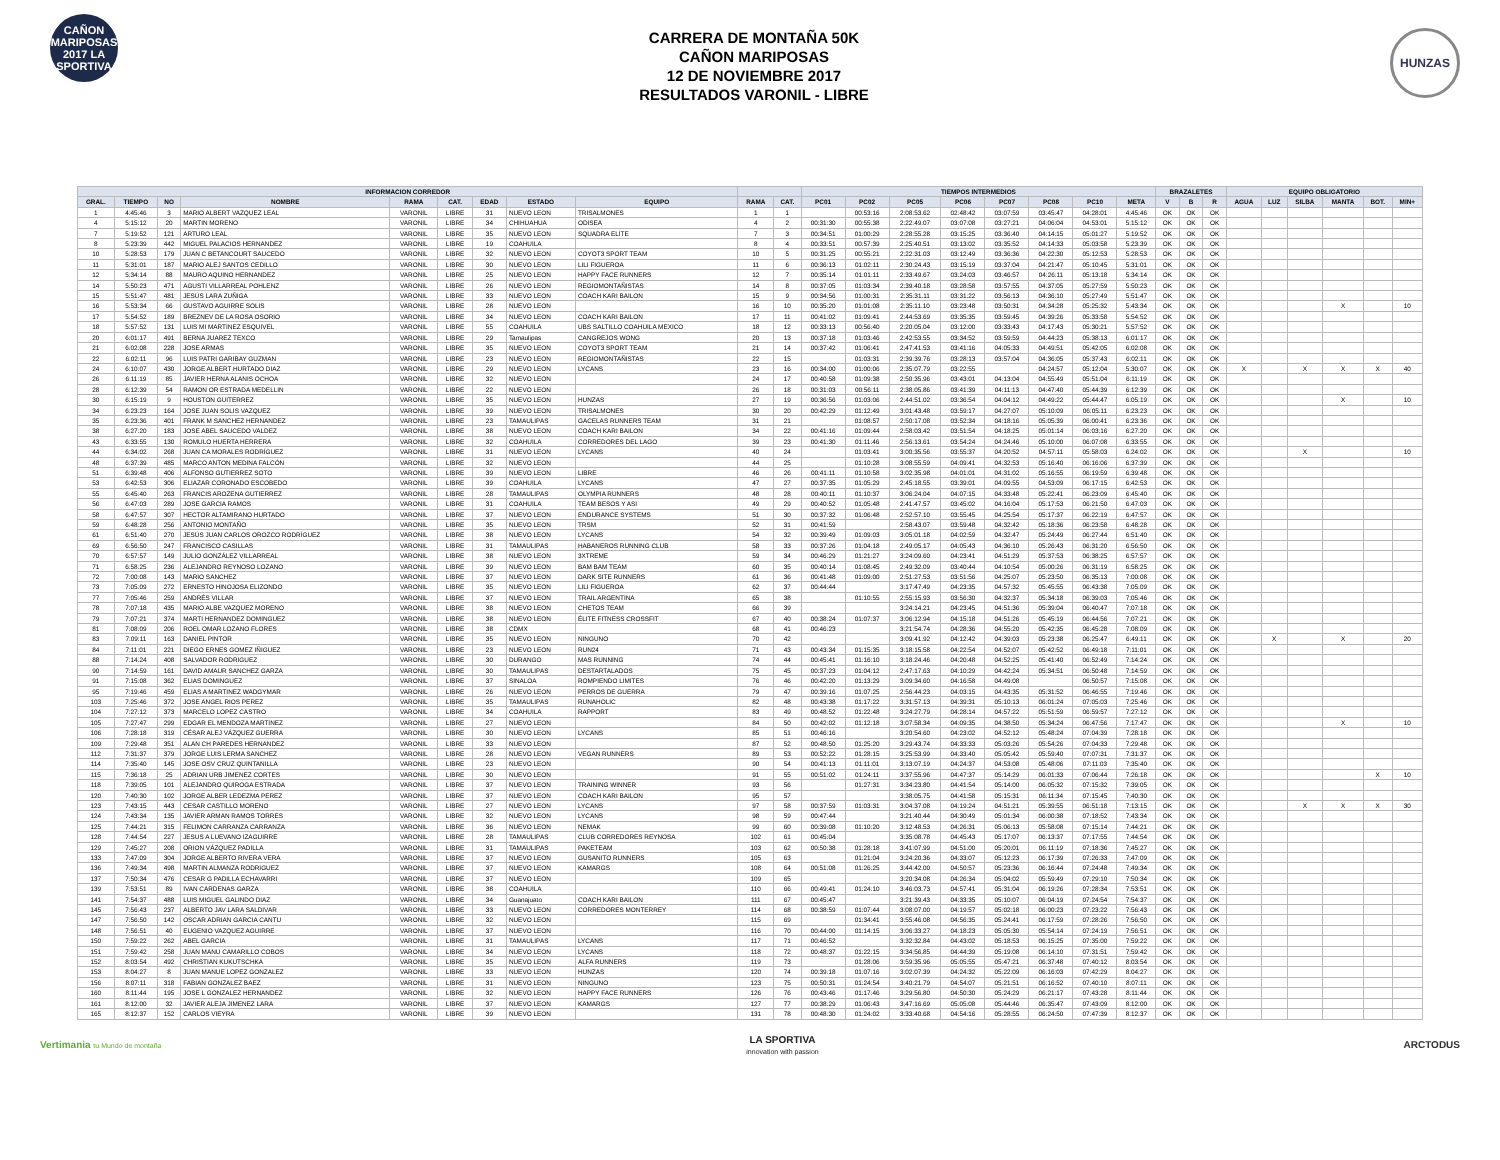CAÑON MARIPOSAS 2017 LA SPORTIVA
CARRERA DE MONTAÑA 50K
CAÑON MARIPOSAS
12 DE NOVIEMBRE 2017
RESULTADOS VARONIL - LIBRE
HUNZAS
| INFORMACION CORREDOR | | | | | | | | | | | TIEMPOS INTERMEDIOS | | | | | | | | BRAZALETES | | | EQUIPO OBLIGATORIO | | | | | |
| --- | --- | --- | --- | --- | --- | --- | --- | --- | --- | --- | --- | --- | --- | --- | --- | --- | --- | --- | --- | --- | --- | --- | --- | --- | --- | --- | --- |
| GRAL. | TIEMPO | NO | NOMBRE | RAMA | CAT. | EDAD | ESTADO | EQUIPO | RAMA | CAT. | PC01 | PC02 | PC05 | PC06 | PC07 | PC08 | PC10 | META | V | B | R | AGUA | LUZ | SILBA | MANTA | BOT. | MIN+ |
| 1 | 4:45:46 | 3 | MARIO ALBERT VAZQUEZ LEAL | VARONIL | LIBRE | 31 | NUEVO LEON | TRISALMONES | 1 | 1 | | 00:53:16 | 2:08:53.62 | 02:48:42 | 03:07:59 | 03:45:47 | 04:28:01 | 4:45:46 | OK | OK | OK | | | | | | |
| 4 | 5:15:12 | 20 | MARTIN MORENO | VARONIL | LIBRE | 34 | CHIHUAHUA | ODISEA | 4 | 2 | 00:31:30 | 00:55:38 | 2:22:49.07 | 03:07:08 | 03:27:21 | 04:06:04 | 04:53:01 | 5:15:12 | OK | OK | OK | | | | | | |
| 7 | 5:19:52 | 121 | ARTURO LEAL | VARONIL | LIBRE | 35 | NUEVO LEON | SQUADRA ELITE | 7 | 3 | 00:34:51 | 01:00:29 | 2:28:55.28 | 03:15:25 | 03:36:40 | 04:14:15 | 05:01:27 | 5:19:52 | OK | OK | OK | | | | | | |
| 8 | 5:23:39 | 442 | MIGUEL PALACIOS HERNANDEZ | VARONIL | LIBRE | 19 | COAHUILA | | 8 | 4 | 00:33:51 | 00:57:39 | 2:25:40.51 | 03:13:02 | 03:35:52 | 04:14:33 | 05:03:58 | 5:23:39 | OK | OK | OK | | | | | | |
| 10 | 5:28:53 | 179 | JUAN C BETANCOURT SAUCEDO | VARONIL | LIBRE | 32 | NUEVO LEON | COYOT3 SPORT TEAM | 10 | 5 | 00:31:25 | 00:55:21 | 2:22:31.03 | 03:12:49 | 03:36:36 | 04:22:30 | 05:12:53 | 5:28:53 | OK | OK | OK | | | | | | |
| 11 | 5:31:01 | 187 | MARIO ALEJ SANTOS CEDILLO | VARONIL | LIBRE | 30 | NUEVO LEON | LILI FIGUEROA | 11 | 6 | 00:36:13 | 01:02:11 | 2:30:24.43 | 03:15:19 | 03:37:04 | 04:21:47 | 05:10:45 | 5:31:01 | OK | OK | OK | | | | | | |
| 12 | 5:34:14 | 88 | MAURO AQUINO HERNANDEZ | VARONIL | LIBRE | 25 | NUEVO LEON | HAPPY FACE RUNNERS | 12 | 7 | 00:35:14 | 01:01:11 | 2:33:49.67 | 03:24:03 | 03:46:57 | 04:26:11 | 05:13:18 | 5:34:14 | OK | OK | OK | | | | | | |
| 14 | 5:50:23 | 471 | AGUSTI VILLARREAL POHLENZ | VARONIL | LIBRE | 26 | NUEVO LEON | REGIOMONTAÑISTAS | 14 | 8 | 00:37:05 | 01:03:34 | 2:39:40.18 | 03:28:58 | 03:57:55 | 04:37:05 | 05:27:59 | 5:50:23 | OK | OK | OK | | | | | | |
| 15 | 5:51:47 | 481 | JESÚS LARA ZUÑIGA | VARONIL | LIBRE | 33 | NUEVO LEON | COACH KARI BAILON | 15 | 9 | 00:34:56 | 01:00:31 | 2:35:31.11 | 03:31:22 | 03:56:13 | 04:36:10 | 05:27:49 | 5:51:47 | OK | OK | OK | | | | | | |
| 16 | 5:53:34 | 66 | GUSTAVO AGUIRRE SOLIS | VARONIL | LIBRE | 28 | NUEVO LEON | | 16 | 10 | 00:35:20 | 01:01:08 | 2:35:11.10 | 03:23:48 | 03:50:31 | 04:34:28 | 05:25:32 | 5:43:34 | OK | OK | OK | | | | X | | 10 |
| 17 | 5:54:52 | 189 | BREZNEV DE LA ROSA OSORIO | VARONIL | LIBRE | 34 | NUEVO LEON | COACH KARI BAILON | 17 | 11 | 00:41:02 | 01:09:41 | 2:44:53.69 | 03:35:35 | 03:59:45 | 04:39:26 | 05:33:58 | 5:54:52 | OK | OK | OK | | | | | | |
| 18 | 5:57:52 | 131 | LUIS MI MARTINEZ ESQUIVEL | VARONIL | LIBRE | 55 | COAHUILA | UBS SALTILLO COAHUILA MEXICO | 18 | 12 | 00:33:13 | 00:56:40 | 2:20:05.04 | 03:12:00 | 03:33:43 | 04:17:43 | 05:30:21 | 5:57:52 | OK | OK | OK | | | | | | |
| 20 | 6:01:17 | 491 | BERNA JUAREZ TEXCO | VARONIL | LIBRE | 29 | Tamaulipas | CANGREJOS WONG | 20 | 13 | 00:37:18 | 01:03:46 | 2:42:53.55 | 03:34:52 | 03:59:59 | 04:44:23 | 05:38:13 | 6:01:17 | OK | OK | OK | | | | | | |
| 21 | 6:02:08 | 228 | JOSE ARMAS | VARONIL | LIBRE | 35 | NUEVO LEON | COYOT3 SPORT TEAM | 21 | 14 | 00:37:42 | 01:06:41 | 2:47:41.53 | 03:41:16 | 04:05:33 | 04:49:51 | 05:42:05 | 6:02:08 | OK | OK | OK | | | | | | |
| 22 | 6:02:11 | 96 | LUIS PATRI GARIBAY GUZMAN | VARONIL | LIBRE | 23 | NUEVO LEON | REGIOMONTAÑISTAS | 22 | 15 | | 01:03:31 | 2:39:39.76 | 03:28:13 | 03:57:04 | 04:36:05 | 05:37:43 | 6:02:11 | OK | OK | OK | | | | | | |
| 24 | 6:10:07 | 430 | JORGE ALBERT HURTADO DIAZ | VARONIL | LIBRE | 29 | NUEVO LEON | LYCANS | 23 | 16 | 00:34:00 | 01:00:06 | 2:35:07.79 | 03:22:55 | | 04:24:57 | 05:12:04 | 5:30:07 | OK | OK | OK | X | | X | X | X | 40 |
| 26 | 6:11:19 | 85 | JAVIER HERNA ALANIS OCHOA | VARONIL | LIBRE | 32 | NUEVO LEON | | 24 | 17 | 00:40:58 | 01:09:38 | 2:50:35.96 | 03:43:01 | 04:13:04 | 04:55:49 | 05:51:04 | 6:11:19 | OK | OK | OK | | | | | | |
| 28 | 6:12:39 | 54 | RAMON OR ESTRADA MEDELLIN | VARONIL | LIBRE | 22 | NUEVO LEON | | 26 | 18 | 00:31:03 | 00:56:11 | 2:38:05.86 | 03:41:39 | 04:11:13 | 04:47:40 | 05:44:39 | 6:12:39 | OK | OK | OK | | | | | | |
| 30 | 6:15:19 | 9 | HOUSTON GUITERREZ | VARONIL | LIBRE | 35 | NUEVO LEON | HUNZAS | 27 | 19 | 00:36:56 | 01:03:06 | 2:44:51.02 | 03:36:54 | 04:04:12 | 04:49:22 | 05:44:47 | 6:05:19 | OK | OK | OK | | | | X | | 10 |
| 34 | 6:23:23 | 164 | JOSE JUAN SOLIS VAZQUEZ | VARONIL | LIBRE | 39 | NUEVO LEON | TRISALMONES | 30 | 20 | 00:42:29 | 01:12:49 | 3:01:43.48 | 03:59:17 | 04:27:07 | 05:10:09 | 06:05:11 | 6:23:23 | OK | OK | OK | | | | | | |
| 35 | 6:23:36 | 401 | FRANK M SANCHEZ HERNANDEZ | VARONIL | LIBRE | 23 | TAMAULIPAS | GACELAS RUNNERS TEAM | 31 | 21 | | 01:08:57 | 2:50:17.08 | 03:52:34 | 04:18:16 | 05:05:39 | 06:00:41 | 6:23:36 | OK | OK | OK | | | | | | |
| 38 | 6:27:20 | 183 | JOSE ABEL SAUCEDO VALDEZ | VARONIL | LIBRE | 38 | NUEVO LEON | COACH KARI BAILON | 34 | 22 | 00:41:16 | 01:09:44 | 2:58:03.42 | 03:51:54 | 04:18:25 | 05:01:14 | 06:03:16 | 6:27:20 | OK | OK | OK | | | | | | |
| 43 | 6:33:55 | 130 | ROMULO HUERTA HERRERA | VARONIL | LIBRE | 32 | COAHUILA | CORREDORES DEL LAGO | 39 | 23 | 00:41:30 | 01:11:46 | 2:56:13.61 | 03:54:24 | 04:24:46 | 05:10:00 | 06:07:08 | 6:33:55 | OK | OK | OK | | | | | | |
| 44 | 6:34:02 | 268 | JUAN CA MORALES RODRÍGUEZ | VARONIL | LIBRE | 31 | NUEVO LEON | LYCANS | 40 | 24 | | 01:03:41 | 3:00:35.56 | 03:55:37 | 04:20:52 | 04:57:11 | 05:58:03 | 6:24:02 | OK | OK | OK | | | X | | | 10 |
| 48 | 6:37:39 | 485 | MARCO ANTON MEDINA FALCÓN | VARONIL | LIBRE | 32 | NUEVO LEON | | 44 | 25 | | 01:10:28 | 3:08:55.59 | 04:09:41 | 04:32:53 | 05:16:40 | 06:16:06 | 6:37:39 | OK | OK | OK | | | | | | |
| 51 | 6:39:48 | 406 | ALFONSO GUTIERREZ SOTO | VARONIL | LIBRE | 39 | NUEVO LEON | LIBRE | 46 | 26 | 00:41:11 | 01:10:58 | 3:02:35.98 | 04:01:01 | 04:31:02 | 05:16:55 | 06:19:59 | 6:39:48 | OK | OK | OK | | | | | | |
| 53 | 6:42:53 | 306 | ELIAZAR CORONADO ESCOBEDO | VARONIL | LIBRE | 39 | COAHUILA | LYCANS | 47 | 27 | 00:37:35 | 01:05:29 | 2:45:18.55 | 03:39:01 | 04:09:55 | 04:53:09 | 06:17:15 | 6:42:53 | OK | OK | OK | | | | | | |
| 55 | 6:45:40 | 263 | FRANCIS AROZENA GUTIERREZ | VARONIL | LIBRE | 28 | TAMAULIPAS | OLYMPIA RUNNERS | 48 | 28 | 00:40:11 | 01:10:37 | 3:06:24.04 | 04:07:15 | 04:33:48 | 05:22:41 | 06:23:09 | 6:45:40 | OK | OK | OK | | | | | | |
| 56 | 6:47:03 | 289 | JOSE GARCIA RAMOS | VARONIL | LIBRE | 31 | COAHUILA | TEAM BESOS Y ASI | 49 | 29 | 00:40:52 | 01:05:48 | 2:41:47.57 | 03:45:02 | 04:16:04 | 05:17:53 | 06:21:50 | 6:47:03 | OK | OK | OK | | | | | | |
| 58 | 6:47:57 | 307 | HECTOR ALTAMIRANO HURTADO | VARONIL | LIBRE | 37 | NUEVO LEON | ENDURANCE SYSTEMS | 51 | 30 | 00:37:32 | 01:06:48 | 2:52:57.10 | 03:55:45 | 04:25:54 | 05:17:37 | 06:22:19 | 6:47:57 | OK | OK | OK | | | | | | |
| 59 | 6:48:28 | 256 | ANTONIO MONTAÑO | VARONIL | LIBRE | 35 | NUEVO LEON | TRSM | 52 | 31 | 00:41:59 | | 2:58:43.07 | 03:59:48 | 04:32:42 | 05:18:36 | 06:23:58 | 6:48:28 | OK | OK | OK | | | | | | |
| 61 | 6:51:40 | 270 | JESÚS JUAN CARLOS OROZCO RODRÍGUEZ | VARONIL | LIBRE | 38 | NUEVO LEON | LYCANS | 54 | 32 | 00:39:49 | 01:09:03 | 3:05:01.18 | 04:02:59 | 04:32:47 | 05:24:49 | 06:27:44 | 6:51:40 | OK | OK | OK | | | | | | |
| 69 | 6:56:50 | 247 | FRANCISCO CASILLAS | VARONIL | LIBRE | 31 | TAMAULIPAS | HABANEROS RUNNING CLUB | 58 | 33 | 00:37:26 | 01:04:18 | 2:49:05.17 | 04:05:43 | 04:36:10 | 05:26:43 | 06:31:20 | 6:56:50 | OK | OK | OK | | | | | | |
| 70 | 6:57:57 | 149 | JULIO GONZÁLEZ VILLARREAL | VARONIL | LIBRE | 38 | NUEVO LEON | 3XTREME | 59 | 34 | 00:46:29 | 01:21:27 | 3:24:09.60 | 04:23:41 | 04:51:29 | 05:37:53 | 06:38:25 | 6:57:57 | OK | OK | OK | | | | | | |
| 71 | 6:58:25 | 236 | ALEJANDRO REYNOSO LOZANO | VARONIL | LIBRE | 39 | NUEVO LEON | BAM BAM TEAM | 60 | 35 | 00:40:14 | 01:08:45 | 2:49:32.09 | 03:40:44 | 04:10:54 | 05:00:26 | 06:31:19 | 6:58:25 | OK | OK | OK | | | | | | |
| 72 | 7:00:08 | 143 | MARIO SANCHEZ | VARONIL | LIBRE | 37 | NUEVO LEON | DARK SITE RUNNERS | 61 | 36 | 00:41:48 | 01:09:00 | 2:51:27.53 | 03:51:56 | 04:25:07 | 05:23:50 | 06:35:13 | 7:00:08 | OK | OK | OK | | | | | | |
| 73 | 7:05:09 | 272 | ERNESTO HINOJOSA ELIZONDO | VARONIL | LIBRE | 35 | NUEVO LEON | LILI FIGUEROA | 62 | 37 | 00:44:44 | | 3:17:47.49 | 04:23:35 | 04:57:32 | 05:45:55 | 06:43:38 | 7:05:09 | OK | OK | OK | | | | | | |
| 77 | 7:05:46 | 259 | ANDRÉS VILLAR | VARONIL | LIBRE | 37 | NUEVO LEON | TRAIL ARGENTINA | 65 | 38 | | 01:10:55 | 2:55:15.93 | 03:56:30 | 04:32:37 | 05:34:18 | 06:39:03 | 7:05:46 | OK | OK | OK | | | | | | |
| 78 | 7:07:18 | 435 | MARIO ALBE VAZQUEZ MORENO | VARONIL | LIBRE | 38 | NUEVO LEON | CHETOS TEAM | 66 | 39 | | | 3:24:14.21 | 04:23:45 | 04:51:36 | 05:39:04 | 06:40:47 | 7:07:18 | OK | OK | OK | | | | | | |
| 79 | 7:07:21 | 374 | MARTI HERNANDEZ DOMINGUEZ | VARONIL | LIBRE | 38 | NUEVO LEON | ÉLITE FITNESS CROSSFIT | 67 | 40 | 00:38:24 | 01:07:37 | 3:06:12.94 | 04:15:18 | 04:51:26 | 05:45:19 | 06:44:56 | 7:07:21 | OK | OK | OK | | | | | | |
| 81 | 7:08:09 | 206 | ROEL OMAR LOZANO FLORES | VARONIL | LIBRE | 38 | CDMX | | 68 | 41 | 00:46:23 | | 3:21:54.74 | 04:28:36 | 04:55:20 | 05:42:35 | 06:45:28 | 7:08:09 | OK | OK | OK | | | | | | |
| 83 | 7:09:11 | 163 | DANIEL PINTOR | VARONIL | LIBRE | 35 | NUEVO LEON | NINGUNO | 70 | 42 | | | 3:09:41.92 | 04:12:42 | 04:39:03 | 05:23:38 | 06:25:47 | 6:49:11 | OK | OK | OK | | X | | X | | 20 |
| 84 | 7:11:01 | 221 | DIEGO ERNES GOMEZ IÑIGUEZ | VARONIL | LIBRE | 23 | NUEVO LEON | RUN24 | 71 | 43 | 00:43:34 | 01:15:35 | 3:18:15.58 | 04:22:54 | 04:52:07 | 05:42:52 | 06:49:18 | 7:11:01 | OK | OK | OK | | | | | | |
| 88 | 7:14:24 | 408 | SALVADOR RODRIGUEZ | VARONIL | LIBRE | 30 | DURANGO | MAS RUNNING | 74 | 44 | 00:45:41 | 01:16:10 | 3:18:24.46 | 04:20:48 | 04:52:25 | 05:41:40 | 06:52:49 | 7:14:24 | OK | OK | OK | | | | | | |
| 90 | 7:14:59 | 161 | DAVID AMAUR SANCHEZ GARZA | VARONIL | LIBRE | 30 | TAMAULIPAS | DESTARTALADOS | 75 | 45 | 00:37:23 | 01:04:12 | 2:47:17.63 | 04:10:29 | 04:42:24 | 05:34:51 | 06:50:48 | 7:14:59 | OK | OK | OK | | | | | | |
| 91 | 7:15:08 | 362 | ELIAS DOMINGUEZ | VARONIL | LIBRE | 37 | SINALOA | ROMPIENDO LIMITES | 76 | 46 | 00:42:20 | 01:13:29 | 3:09:34.60 | 04:16:58 | 04:49:08 | | 06:50:57 | 7:15:08 | OK | OK | OK | | | | | | |
| 95 | 7:19:46 | 459 | ELIAS A MARTINEZ WADGYMAR | VARONIL | LIBRE | 26 | NUEVO LEON | PERROS DE GUERRA | 79 | 47 | 00:39:16 | 01:07:25 | 2:56:44.23 | 04:03:15 | 04:43:35 | 05:31:52 | 06:46:55 | 7:19:46 | OK | OK | OK | | | | | | |
| 103 | 7:25:46 | 372 | JOSE ANGEL RIOS PEREZ | VARONIL | LIBRE | 35 | TAMAULIPAS | RUNAHOLIC | 82 | 48 | 00:43:38 | 01:17:22 | 3:31:57.13 | 04:39:31 | 05:10:13 | 06:01:24 | 07:05:03 | 7:25:46 | OK | OK | OK | | | | | | |
| 104 | 7:27:12 | 373 | MARCELO LOPEZ CASTRO | VARONIL | LIBRE | 34 | COAHUILA | RAPPORT | 83 | 49 | 00:48:52 | 01:22:48 | 3:24:27.79 | 04:28:14 | 04:57:22 | 05:51:59 | 06:59:57 | 7:27:12 | OK | OK | OK | | | | | | |
| 105 | 7:27:47 | 299 | EDGAR EL MENDOZA MARTINEZ | VARONIL | LIBRE | 27 | NUEVO LEON | | 84 | 50 | 00:42:02 | 01:12:18 | 3:07:58.34 | 04:09:35 | 04:38:50 | 05:34:24 | 06:47:56 | 7:17:47 | OK | OK | OK | | | | X | | 10 |
| 106 | 7:28:18 | 319 | CÉSAR ALEJ VÁZQUEZ GUERRA | VARONIL | LIBRE | 30 | NUEVO LEON | LYCANS | 85 | 51 | 00:46:16 | | 3:20:54.60 | 04:23:02 | 04:52:12 | 05:48:24 | 07:04:39 | 7:28:18 | OK | OK | OK | | | | | | |
| 109 | 7:29:48 | 351 | ALAN CH PAREDES HERNANDEZ | VARONIL | LIBRE | 33 | NUEVO LEON | | 87 | 52 | 00:48:50 | 01:25:20 | 3:29:43.74 | 04:33:33 | 05:03:26 | 05:54:26 | 07:04:33 | 7:29:48 | OK | OK | OK | | | | | | |
| 112 | 7:31:37 | 379 | JORGE LUIS LERMA SANCHEZ | VARONIL | LIBRE | 28 | NUEVO LEON | VEGAN RUNNERS | 89 | 53 | 00:52:22 | 01:28:15 | 3:25:53.99 | 04:33:40 | 05:05:42 | 05:59:40 | 07:07:31 | 7:31:37 | OK | OK | OK | | | | | | |
| 114 | 7:35:40 | 145 | JOSE OSV CRUZ QUINTANILLA | VARONIL | LIBRE | 23 | NUEVO LEON | | 90 | 54 | 00:41:13 | 01:11:01 | 3:13:07.19 | 04:24:37 | 04:53:08 | 05:48:06 | 07:11:03 | 7:35:40 | OK | OK | OK | | | | | | |
| 115 | 7:36:18 | 25 | ADRIAN URB JIMENEZ CORTES | VARONIL | LIBRE | 30 | NUEVO LEON | | 91 | 55 | 00:51:02 | 01:24:11 | 3:37:55.96 | 04:47:37 | 05:14:29 | 06:01:33 | 07:06:44 | 7:26:18 | OK | OK | OK | | | | | X | 10 |
| 118 | 7:39:05 | 101 | ALEJANDRO QUIROGA ESTRADA | VARONIL | LIBRE | 37 | NUEVO LEON | TRAINING WINNER | 93 | 56 | | 01:27:31 | 3:34:23.80 | 04:41:54 | 05:14:00 | 06:05:32 | 07:15:32 | 7:39:05 | OK | OK | OK | | | | | | |
| 120 | 7:40:30 | 102 | JORGE ALBER LEDEZMA PEREZ | VARONIL | LIBRE | 37 | NUEVO LEON | COACH KARI BAILON | 95 | 57 | | | 3:38:05.75 | 04:41:58 | 05:15:31 | 06:11:34 | 07:15:45 | 7:40:30 | OK | OK | OK | | | | | | |
| 123 | 7:43:15 | 443 | CESAR CASTILLO MORENO | VARONIL | LIBRE | 27 | NUEVO LEON | LYCANS | 97 | 58 | 00:37:59 | 01:03:31 | 3:04:37.08 | 04:19:24 | 04:51:21 | 05:39:55 | 06:51:18 | 7:13:15 | OK | OK | OK | | | X | X | X | 30 |
| 124 | 7:43:34 | 135 | JAVIER ARMAN RAMOS TORRES | VARONIL | LIBRE | 32 | NUEVO LEON | LYCANS | 98 | 59 | 00:47:44 | | 3:21:40.44 | 04:30:49 | 05:01:34 | 06:00:38 | 07:18:52 | 7:43:34 | OK | OK | OK | | | | | | |
| 125 | 7:44:21 | 315 | FELIMON CARRANZA CARRANZA | VARONIL | LIBRE | 36 | NUEVO LEON | NEMAK | 99 | 60 | 00:39:08 | 01:10:20 | 3:12:48.53 | 04:26:31 | 05:06:13 | 05:58:08 | 07:15:14 | 7:44:21 | OK | OK | OK | | | | | | |
| 128 | 7:44:54 | 227 | JESUS A LUEVANO IZAGUIRRE | VARONIL | LIBRE | 28 | TAMAULIPAS | CLUB CORREDORES REYNOSA | 102 | 61 | 00:45:04 | | 3:35:08.78 | 04:45:43 | 05:17:07 | 06:13:37 | 07:17:55 | 7:44:54 | OK | OK | OK | | | | | | |
| 129 | 7:45:27 | 208 | ORION VÁZQUEZ PADILLA | VARONIL | LIBRE | 31 | TAMAULIPAS | PAKETEAM | 103 | 62 | 00:50:38 | 01:28:18 | 3:41:07.99 | 04:51:00 | 05:20:01 | 06:11:19 | 07:18:36 | 7:45:27 | OK | OK | OK | | | | | | |
| 133 | 7:47:09 | 304 | JORGE ALBERTO RIVERA VERA | VARONIL | LIBRE | 37 | NUEVO LEON | GUSANITO RUNNERS | 105 | 63 | | 01:21:04 | 3:24:20.36 | 04:33:07 | 05:12:23 | 06:17:39 | 07:26:33 | 7:47:09 | OK | OK | OK | | | | | | |
| 136 | 7:49:34 | 498 | MARTIN ALMANZA RODRIGUEZ | VARONIL | LIBRE | 37 | NUEVO LEON | KAMARGS | 108 | 64 | 00:51:08 | 01:26:25 | 3:44:42.00 | 04:50:57 | 05:23:36 | 06:16:44 | 07:24:48 | 7:49:34 | OK | OK | OK | | | | | | |
| 137 | 7:50:34 | 476 | CESAR G PADILLA ECHAVARRI | VARONIL | LIBRE | 37 | NUEVO LEON | | 109 | 65 | | | 3:20:34.08 | 04:26:34 | 05:04:02 | 05:59:49 | 07:29:10 | 7:50:34 | OK | OK | OK | | | | | | |
| 139 | 7:53:51 | 89 | IVAN CARDENAS GARZA | VARONIL | LIBRE | 38 | COAHUILA | | 110 | 66 | 00:49:41 | 01:24:10 | 3:46:03.73 | 04:57:41 | 05:31:04 | 06:19:26 | 07:28:34 | 7:53:51 | OK | OK | OK | | | | | | |
| 141 | 7:54:37 | 488 | LUIS MIGUEL GALINDO DIAZ | VARONIL | LIBRE | 34 | Guanajuato | COACH KARI BAILON | 111 | 67 | 00:45:47 | | 3:21:39.43 | 04:33:35 | 05:10:07 | 06:04:19 | 07:24:54 | 7:54:37 | OK | OK | OK | | | | | | |
| 145 | 7:56:43 | 237 | ALBERTO JAV LARA SALDIVAR | VARONIL | LIBRE | 33 | NUEVO LEON | CORREDORES MONTERREY | 114 | 68 | 00:38:59 | 01:07:44 | 3:08:07.00 | 04:19:57 | 05:02:18 | 06:00:23 | 07:23:22 | 7:56:43 | OK | OK | OK | | | | | | |
| 147 | 7:56:50 | 142 | OSCAR ADRIAN GARCIA CANTU | VARONIL | LIBRE | 32 | NUEVO LEON | | 115 | 69 | | 01:34:41 | 3:55:46.08 | 04:56:35 | 05:24:41 | 06:17:59 | 07:28:26 | 7:56:50 | OK | OK | OK | | | | | | |
| 148 | 7:56:51 | 40 | EUGENIO VAZQUEZ AGUIRRE | VARONIL | LIBRE | 37 | NUEVO LEON | | 116 | 70 | 00:44:00 | 01:14:15 | 3:06:33.27 | 04:18:23 | 05:05:30 | 05:54:14 | 07:24:19 | 7:56:51 | OK | OK | OK | | | | | | |
| 150 | 7:59:22 | 262 | ABEL GARCIA | VARONIL | LIBRE | 31 | TAMAULIPAS | LYCANS | 117 | 71 | 00:46:52 | | 3:32:32.84 | 04:43:02 | 05:18:53 | 06:15:25 | 07:35:00 | 7:59:22 | OK | OK | OK | | | | | | |
| 151 | 7:59:42 | 258 | JUAN MANU CAMARILLO COBOS | VARONIL | LIBRE | 34 | NUEVO LEON | LYCANS | 118 | 72 | 00:48:37 | 01:22:15 | 3:34:56.85 | 04:44:39 | 05:19:08 | 06:14:10 | 07:31:51 | 7:59:42 | OK | OK | OK | | | | | | |
| 152 | 8:03:54 | 492 | CHRISTIAN KUKUTSCHKA | VARONIL | LIBRE | 35 | NUEVO LEON | ALFA RUNNERS | 119 | 73 | | 01:28:06 | 3:59:35.96 | 05:05:55 | 05:47:21 | 06:37:48 | 07:40:12 | 8:03:54 | OK | OK | OK | | | | | | |
| 153 | 8:04:27 | 8 | JUAN MANUE LOPEZ GONZALEZ | VARONIL | LIBRE | 33 | NUEVO LEON | HUNZAS | 120 | 74 | 00:39:18 | 01:07:16 | 3:02:07.39 | 04:24:32 | 05:22:09 | 06:16:03 | 07:42:29 | 8:04:27 | OK | OK | OK | | | | | | |
| 156 | 8:07:11 | 318 | FABIAN GONZALEZ BAEZ | VARONIL | LIBRE | 31 | NUEVO LEON | NINGUNO | 123 | 75 | 00:50:31 | 01:24:54 | 3:40:21.79 | 04:54:07 | 05:21:51 | 06:16:52 | 07:40:10 | 8:07:11 | OK | OK | OK | | | | | | |
| 160 | 8:11:44 | 195 | JOSE L GONZALEZ HERNANDEZ | VARONIL | LIBRE | 32 | NUEVO LEON | HAPPY FACE RUNNERS | 126 | 76 | 00:43:46 | 01:17:46 | 3:29:56.80 | 04:50:30 | 05:24:29 | 06:21:17 | 07:43:28 | 8:11:44 | OK | OK | OK | | | | | | |
| 161 | 8:12:00 | 32 | JAVIER ALEJA JIMENEZ LARA | VARONIL | LIBRE | 37 | NUEVO LEON | KAMARGS | 127 | 77 | 00:38:29 | 01:06:43 | 3:47:16.69 | 05:05:08 | 05:44:46 | 06:35:47 | 07:43:09 | 8:12:00 | OK | OK | OK | | | | | | |
| 165 | 8:12:37 | 152 | CARLOS VIEYRA | VARONIL | LIBRE | 39 | NUEVO LEON | | 131 | 78 | 00:48:30 | 01:24:02 | 3:33:40.68 | 04:54:16 | 05:28:55 | 06:24:50 | 07:47:39 | 8:12:37 | OK | OK | OK | | | | | | |
Vertimania tu Mundo de montaña
LA SPORTIVA
innovation with passion
ARCTODUS